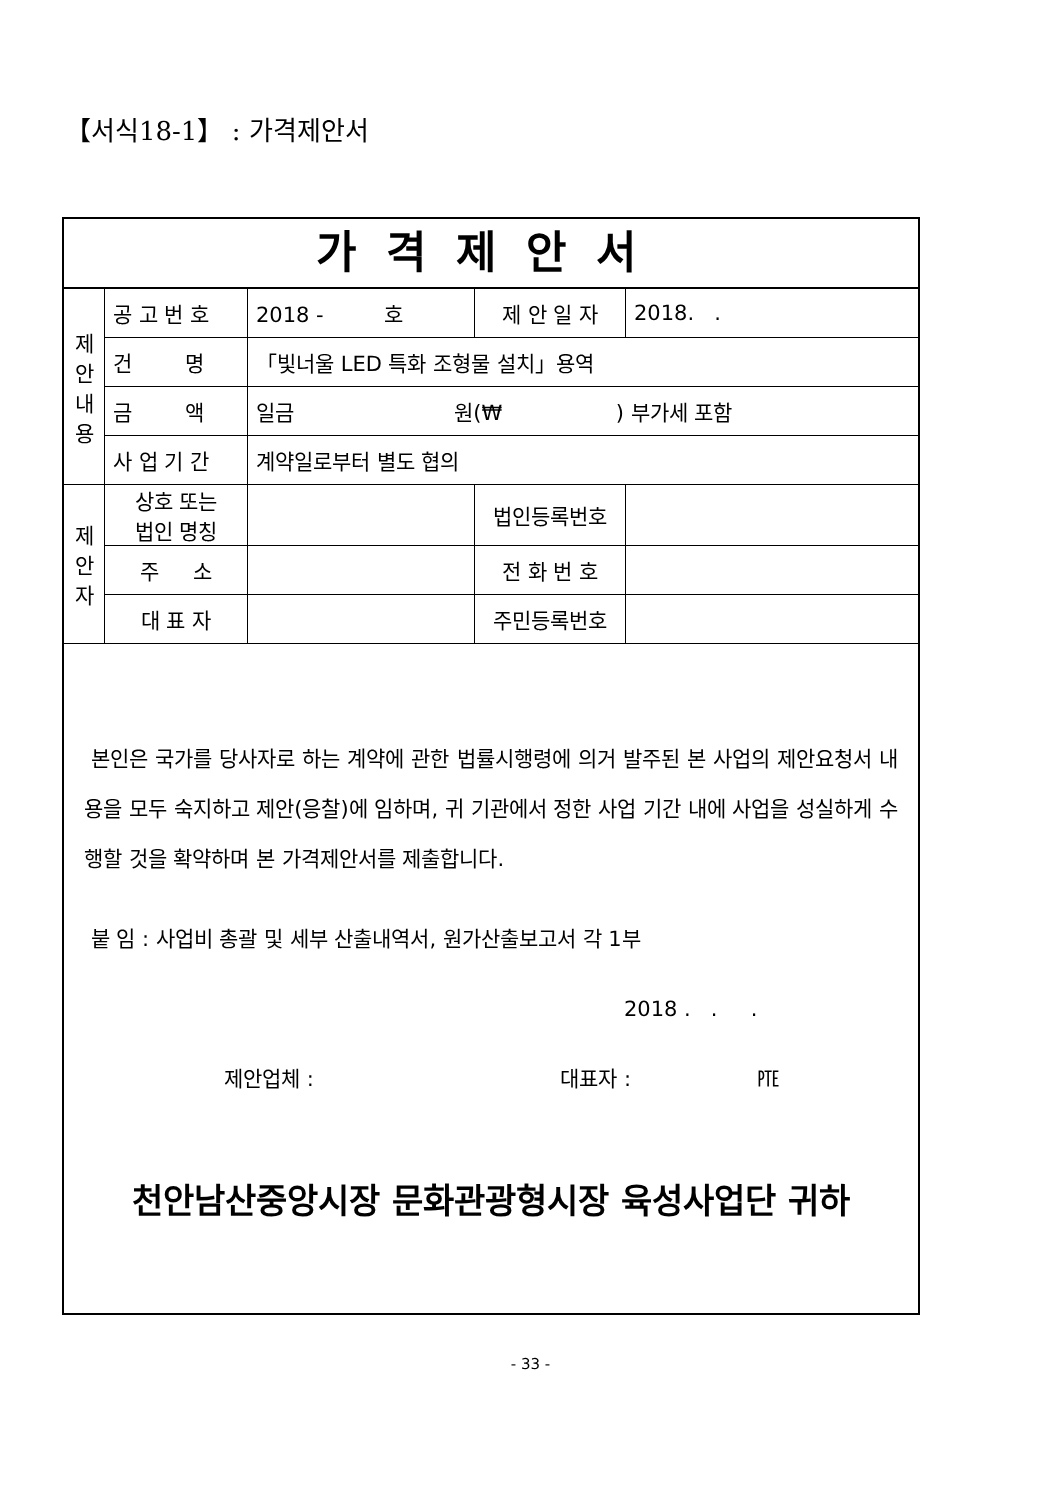【서식18-1】 : 가격제안서
가격제안서
| 제 안 내 용 | 공 고 번 호 | 2018 - 호 | 제 안 일 자 | | 2018. . |
| | 건 명 | 「빛너울 LED 특화 조형물 설치」용역 | | | |
| | 금 액 | 일금 원(₩ ) 부가세 포함 | | | |
| | 사 업 기 간 | 계약일로부터 별도 협의 | | | |
| 제 안 자 | 상호 또는 법인 명칭 | | | 법인등록번호 | |
| | 주 소 | | | 전 화 번 호 | |
| | 대 표 자 | | | 주민등록번호 | |
본인은 국가를 당사자로 하는 계약에 관한 법률시행령에 의거 발주된 본 사업의 제안요청서 내용을 모두 숙지하고 제안(응찰)에 임하며, 귀 기관에서 정한 사업 기간 내에 사업을 성실하게 수행할 것을 확약하며 본 가격제안서를 제출합니다.
붙 임 : 사업비 총괄 및 세부 산출내역서, 원가산출보고서 각 1부
2018 . . .
제안업체 : 대표자 : ㉐
천안남산중앙시장 문화관광형시장 육성사업단 귀하
- 33 -